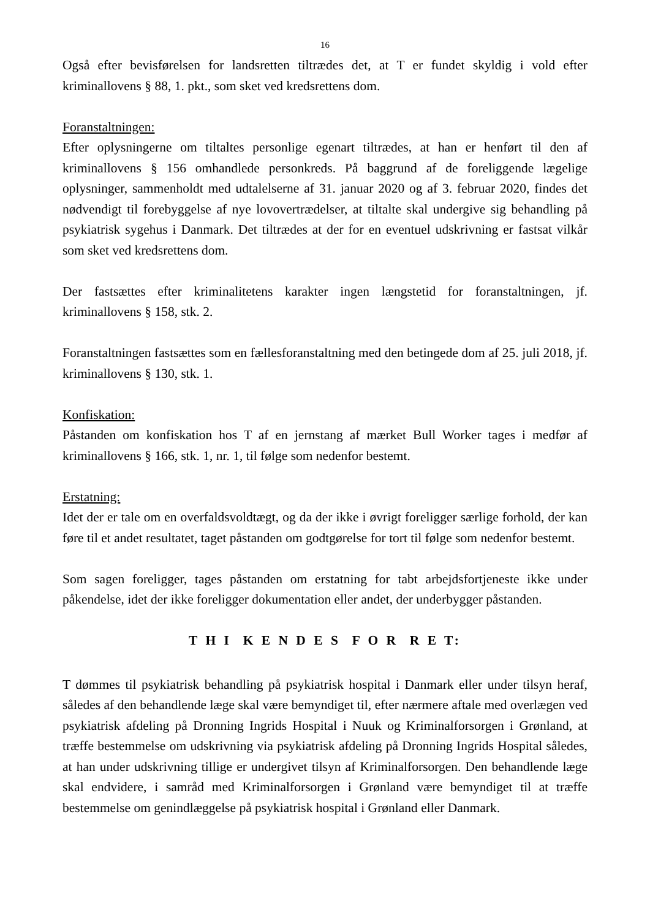16
Også efter bevisførelsen for landsretten tiltrædes det, at T er fundet skyldig i vold efter kriminallovens § 88, 1. pkt., som sket ved kredsrettens dom.
Foranstaltningen:
Efter oplysningerne om tiltaltes personlige egenart tiltrædes, at han er henført til den af kriminallovens § 156 omhandlede personkreds. På baggrund af de foreliggende lægelige oplysninger, sammenholdt med udtalelserne af 31. januar 2020 og af 3. februar 2020, findes det nødvendigt til forebyggelse af nye lovovertrædelser, at tiltalte skal undergive sig behandling på psykiatrisk sygehus i Danmark. Det tiltrædes at der for en eventuel udskrivning er fastsat vilkår som sket ved kredsrettens dom.
Der fastsættes efter kriminalitetens karakter ingen længstetid for foranstaltningen, jf. kriminallovens § 158, stk. 2.
Foranstaltningen fastsættes som en fællesforanstaltning med den betingede dom af 25. juli 2018, jf. kriminallovens § 130, stk. 1.
Konfiskation:
Påstanden om konfiskation hos T af en jernstang af mærket Bull Worker tages i medfør af kriminallovens § 166, stk. 1, nr. 1, til følge som nedenfor bestemt.
Erstatning:
Idet der er tale om en overfaldsvoldtægt, og da der ikke i øvrigt foreligger særlige forhold, der kan føre til et andet resultatet, taget påstanden om godtgørelse for tort til følge som nedenfor bestemt.
Som sagen foreligger, tages påstanden om erstatning for tabt arbejdsfortjeneste ikke under påkendelse, idet der ikke foreligger dokumentation eller andet, der underbygger påstanden.
T H I K E N D E S F O R R E T:
T dømmes til psykiatrisk behandling på psykiatrisk hospital i Danmark eller under tilsyn heraf, således af den behandlende læge skal være bemyndiget til, efter nærmere aftale med overlægen ved psykiatrisk afdeling på Dronning Ingrids Hospital i Nuuk og Kriminalforsorgen i Grønland, at træffe bestemmelse om udskrivning via psykiatrisk afdeling på Dronning Ingrids Hospital således, at han under udskrivning tillige er undergivet tilsyn af Kriminalforsorgen. Den behandlende læge skal endvidere, i samråd med Kriminalforsorgen i Grønland være bemyndiget til at træffe bestemmelse om genindlæggelse på psykiatrisk hospital i Grønland eller Danmark.